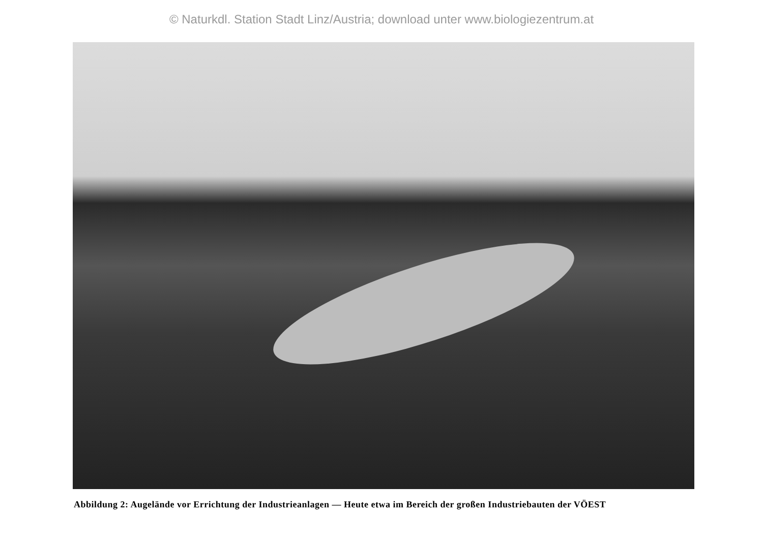© Naturkdl. Station Stadt Linz/Austria; download unter www.biologiezentrum.at
Abbildung 2: Augelände vor Errichtung der Industrieanlagen — Heute etwa im Bereich der großen Industriebauten der VÖEST